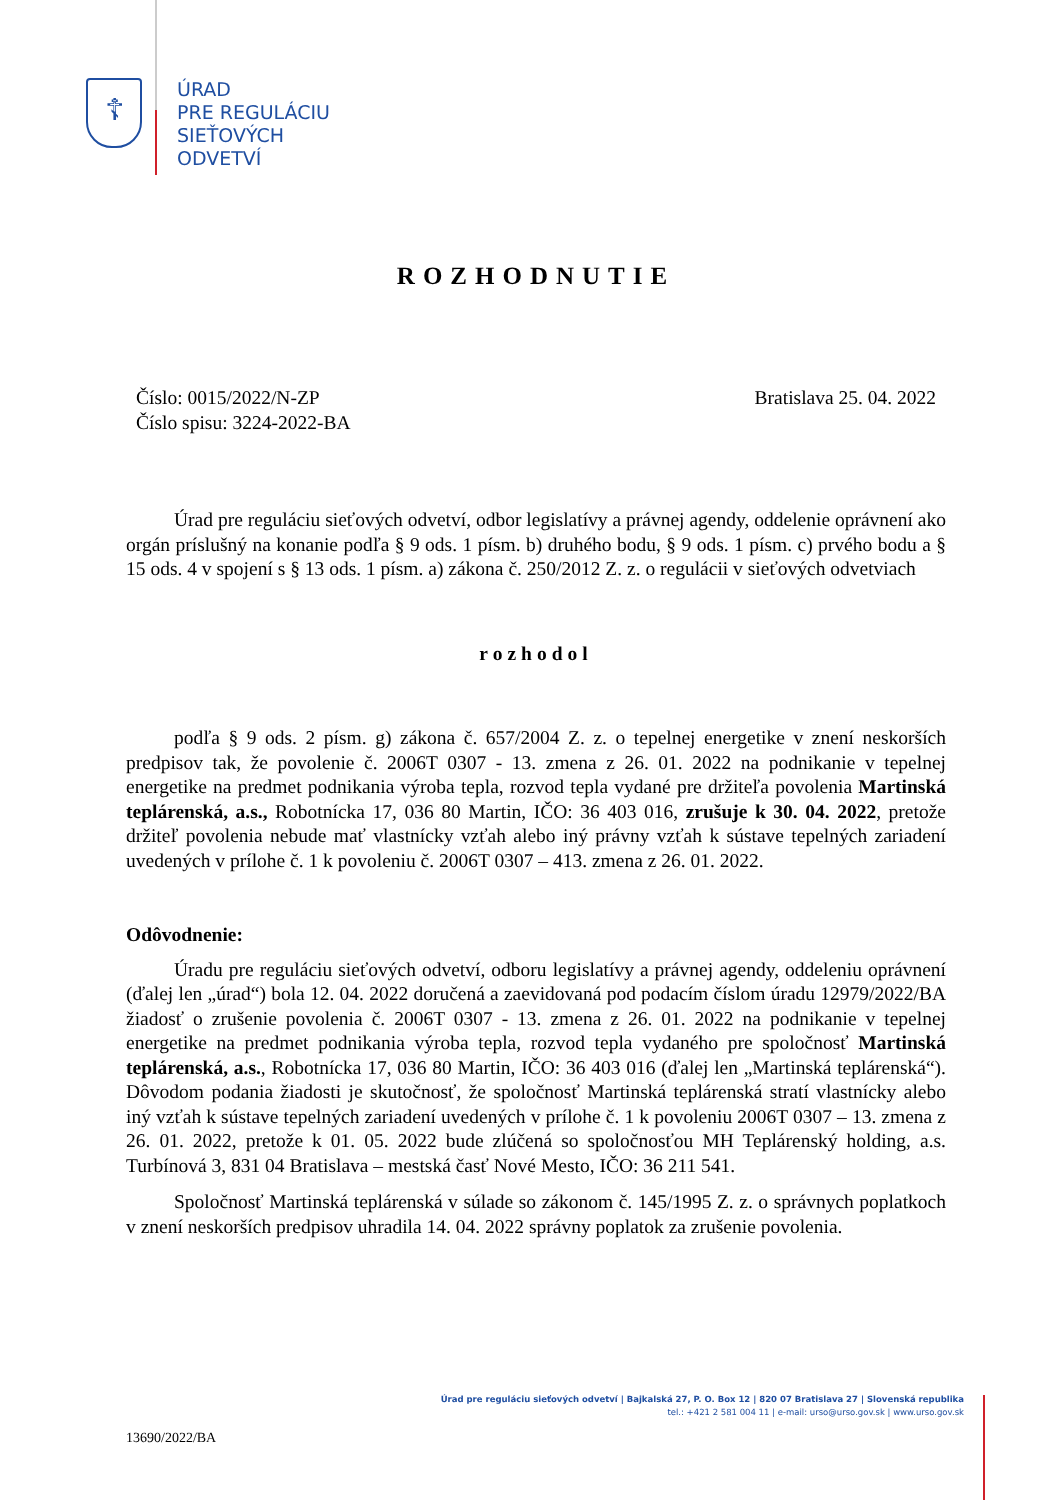☦
ÚRAD
PRE REGULÁCIU
SIEŤOVÝCH
ODVETVÍ
ROZHODNUTIE
Číslo: 0015/2022/N-ZP
Číslo spisu: 3224-2022-BA
Bratislava 25. 04. 2022
Úrad pre reguláciu sieťových odvetví, odbor legislatívy a právnej agendy, oddelenie oprávnení ako orgán príslušný na konanie podľa § 9 ods. 1 písm. b) druhého bodu, § 9 ods. 1 písm. c) prvého bodu a § 15 ods. 4 v spojení s § 13 ods. 1 písm. a) zákona č. 250/2012 Z. z. o regulácii v sieťových odvetviach
rozhodol
podľa § 9 ods. 2 písm. g) zákona č. 657/2004 Z. z. o tepelnej energetike v znení neskorších predpisov tak, že povolenie č. 2006T 0307 - 13. zmena z 26. 01. 2022 na podnikanie v tepelnej energetike na predmet podnikania výroba tepla, rozvod tepla vydané pre držiteľa povolenia Martinská teplárenská, a.s., Robotnícka 17, 036 80 Martin, IČO: 36 403 016, zrušuje k 30. 04. 2022, pretože držiteľ povolenia nebude mať vlastnícky vzťah alebo iný právny vzťah k sústave tepelných zariadení uvedených v prílohe č. 1 k povoleniu č. 2006T 0307 – 413. zmena z 26. 01. 2022.
Odôvodnenie:
Úradu pre reguláciu sieťových odvetví, odboru legislatívy a právnej agendy, oddeleniu oprávnení (ďalej len „úrad“) bola 12. 04. 2022 doručená a zaevidovaná pod podacím číslom úradu 12979/2022/BA žiadosť o zrušenie povolenia č. 2006T 0307 - 13. zmena z 26. 01. 2022 na podnikanie v tepelnej energetike na predmet podnikania výroba tepla, rozvod tepla vydaného pre spoločnosť Martinská teplárenská, a.s., Robotnícka 17, 036 80 Martin, IČO: 36 403 016 (ďalej len „Martinská teplárenská“). Dôvodom podania žiadosti je skutočnosť, že spoločnosť Martinská teplárenská stratí vlastnícky alebo iný vzťah k sústave tepelných zariadení uvedených v prílohe č. 1 k povoleniu 2006T 0307 – 13. zmena z 26. 01. 2022, pretože k 01. 05. 2022 bude zlúčená so spoločnosťou MH Teplárenský holding, a.s. Turbínová 3, 831 04 Bratislava – mestská časť Nové Mesto, IČO: 36 211 541.
Spoločnosť Martinská teplárenská v súlade so zákonom č. 145/1995 Z. z. o správnych poplatkoch v znení neskorších predpisov uhradila 14. 04. 2022 správny poplatok za zrušenie povolenia.
Úrad pre reguláciu sieťových odvetví | Bajkalská 27, P. O. Box 12 | 820 07 Bratislava 27 | Slovenská republika
tel.: +421 2 581 004 11 | e-mail: urso@urso.gov.sk | www.urso.gov.sk
13690/2022/BA